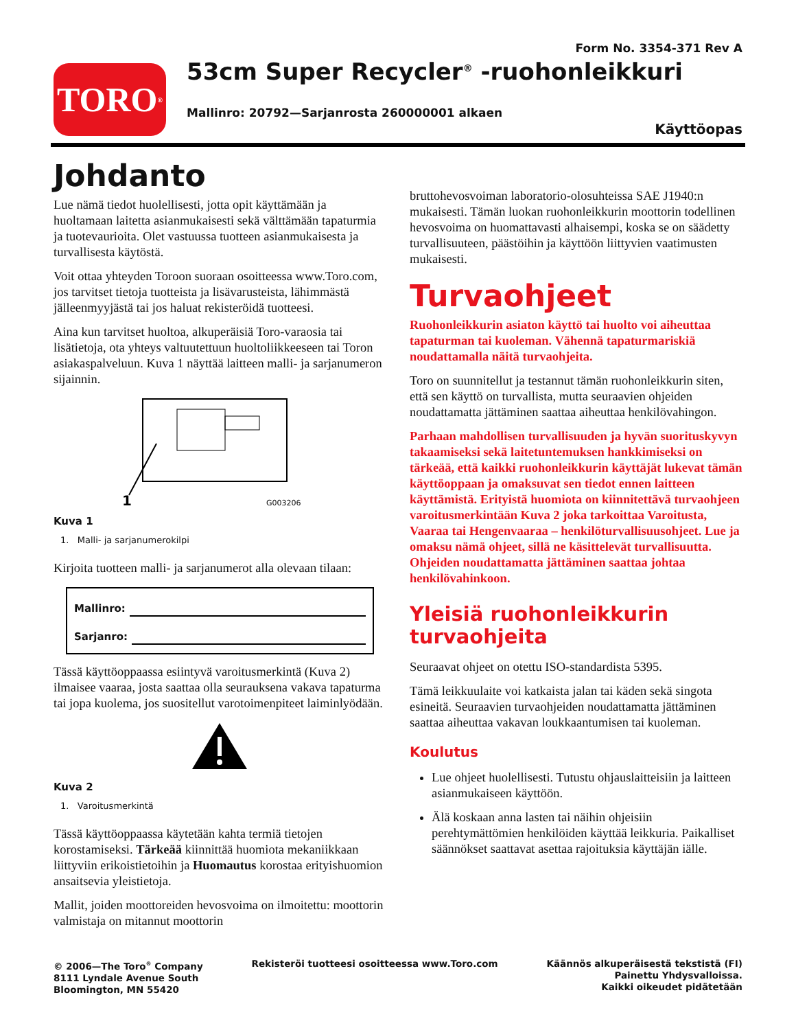TORO<sup>®</sup>
Form No. 3354-371 Rev A
53cm Super Recycler<sup>®</sup> -ruohonleikkuri
Mallinro: 20792—Sarjanrosta 260000001 alkaen
Käyttöopas
Johdanto
Lue nämä tiedot huolellisesti, jotta opit käyttämään ja huoltamaan laitetta asianmukaisesti sekä välttämään tapaturmia ja tuotevaurioita. Olet vastuussa tuotteen asianmukaisesta ja turvallisesta käytöstä.
Voit ottaa yhteyden Toroon suoraan osoitteessa www.Toro.com, jos tarvitset tietoja tuotteista ja lisävarusteista, lähimmästä jälleenmyyjästä tai jos haluat rekisteröidä tuotteesi.
Aina kun tarvitset huoltoa, alkuperäisiä Toro-varaosia tai lisätietoja, ota yhteys valtuutettuun huoltoliikkeeseen tai Toron asiakaspalveluun. Kuva 1 näyttää laitteen malli- ja sarjanumeron sijainnin.
1
G003206
Kuva 1
1. Malli- ja sarjanumerokilpi
Kirjoita tuotteen malli- ja sarjanumerot alla olevaan tilaan:
Mallinro:
Sarjanro:
Tässä käyttöoppaassa esiintyvä varoitusmerkintä (Kuva 2) ilmaisee vaaraa, josta saattaa olla seurauksena vakava tapaturma tai jopa kuolema, jos suositellut varotoimenpiteet laiminlyödään.
Kuva 2
1. Varoitusmerkintä
Tässä käyttöoppaassa käytetään kahta termiä tietojen korostamiseksi. Tärkeää kiinnittää huomiota mekaniikkaan liittyviin erikoistietoihin ja Huomautus korostaa erityishuomion ansaitsevia yleistietoja.
Mallit, joiden moottoreiden hevosvoima on ilmoitettu: moottorin valmistaja on mitannut moottorin
bruttohevosvoiman laboratorio-olosuhteissa SAE J1940:n mukaisesti. Tämän luokan ruohonleikkurin moottorin todellinen hevosvoima on huomattavasti alhaisempi, koska se on säädetty turvallisuuteen, päästöihin ja käyttöön liittyvien vaatimusten mukaisesti.
Turvaohjeet
Ruohonleikkurin asiaton käyttö tai huolto voi aiheuttaa tapaturman tai kuoleman. Vähennä tapaturmariskiä noudattamalla näitä turvaohjeita.
Toro on suunnitellut ja testannut tämän ruohonleikkurin siten, että sen käyttö on turvallista, mutta seuraavien ohjeiden noudattamatta jättäminen saattaa aiheuttaa henkilövahingon.
Parhaan mahdollisen turvallisuuden ja hyvän suorituskyvyn takaamiseksi sekä laitetuntemuksen hankkimiseksi on tärkeää, että kaikki ruohonleikkurin käyttäjät lukevat tämän käyttöoppaan ja omaksuvat sen tiedot ennen laitteen käyttämistä. Erityistä huomiota on kiinnitettävä turvaohjeen varoitusmerkintään Kuva 2 joka tarkoittaa Varoitusta, Vaaraa tai Hengenvaaraa – henkilöturvallisuusohjeet. Lue ja omaksu nämä ohjeet, sillä ne käsittelevät turvallisuutta. Ohjeiden noudattamatta jättäminen saattaa johtaa henkilövahinkoon.
Yleisiä ruohonleikkurin turvaohjeita
Seuraavat ohjeet on otettu ISO-standardista 5395.
Tämä leikkuulaite voi katkaista jalan tai käden sekä singota esineitä. Seuraavien turvaohjeiden noudattamatta jättäminen saattaa aiheuttaa vakavan loukkaantumisen tai kuoleman.
Koulutus
Lue ohjeet huolellisesti. Tutustu ohjauslaitteisiin ja laitteen asianmukaiseen käyttöön.
Älä koskaan anna lasten tai näihin ohjeisiin perehtymättömien henkilöiden käyttää leikkuria. Paikalliset säännökset saattavat asettaa rajoituksia käyttäjän iälle.
© 2006—The Toro<sup>®</sup> Company
8111 Lyndale Avenue South
Bloomington, MN 55420
Rekisteröi tuotteesi osoitteessa www.Toro.com
Käännös alkuperäisestä tekstistä (FI)
Painettu Yhdysvalloissa.
Kaikki oikeudet pidätetään